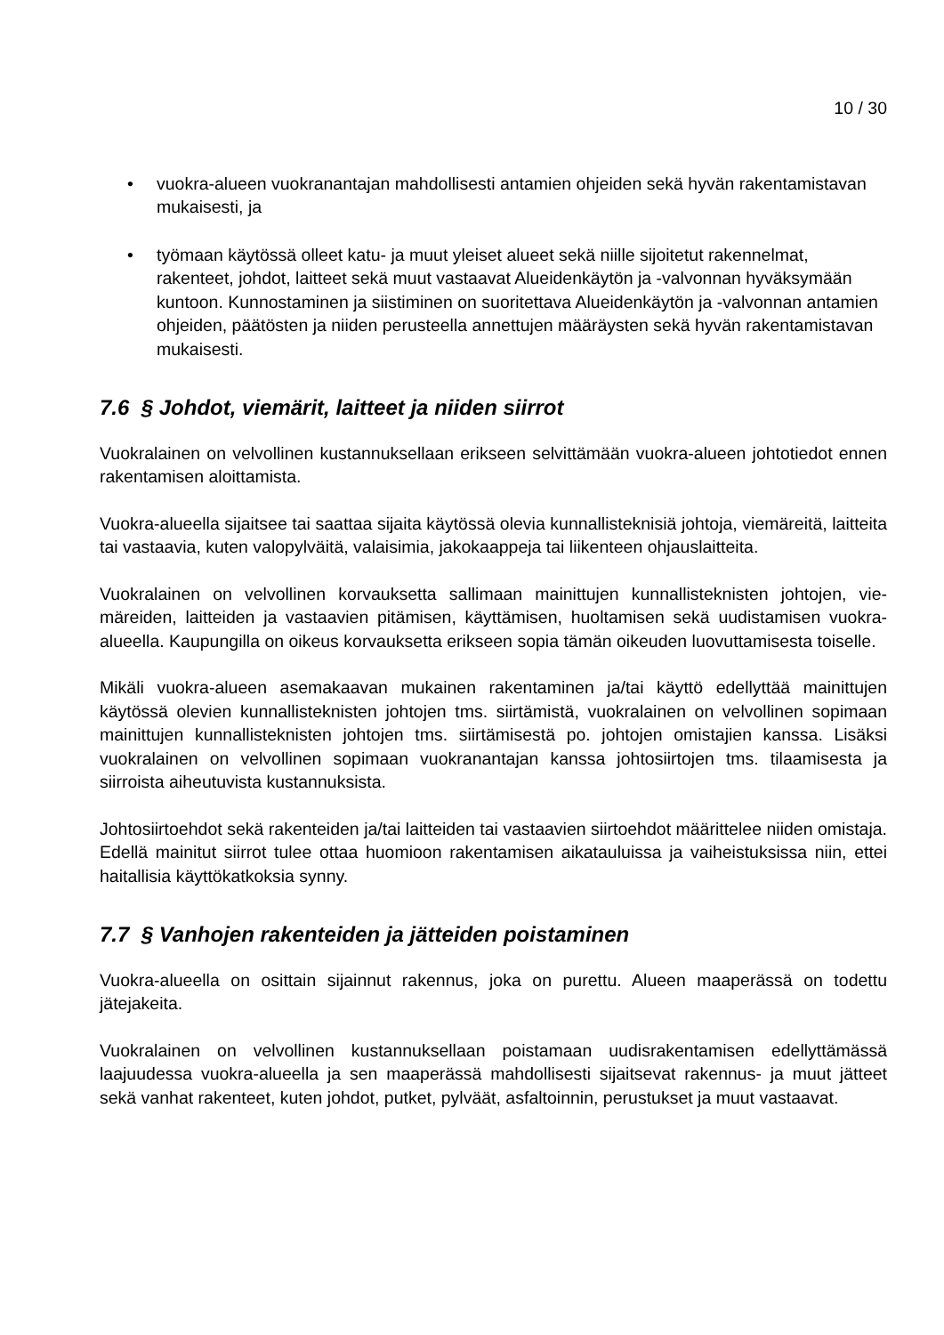10 / 30
• vuokra-alueen vuokranantajan mahdollisesti antamien ohjeiden sekä hyvän rakenta­mistavan mukaisesti, ja
• työmaan käytössä olleet katu- ja muut yleiset alueet sekä niille sijoitetut rakennelmat, rakenteet, johdot, laitteet sekä muut vastaavat Alueidenkäytön ja -valvonnan hyväksy­mään kuntoon. Kunnostaminen ja siistiminen on suoritettava Alueidenkäytön ja -val­vonnan antamien ohjeiden, päätösten ja niiden perusteella annettujen määräysten sekä hyvän rakentamistavan mukaisesti.
7.6 § Johdot, viemärit, laitteet ja niiden siirrot
Vuokralainen on velvollinen kustannuksellaan erikseen selvittämään vuokra-alueen johtotiedot ennen rakentamisen aloittamista.
Vuokra-alueella sijaitsee tai saattaa sijaita käytössä olevia kunnallisteknisiä johtoja, viemäreitä, laitteita tai vastaavia, kuten valopylväitä, valaisimia, jakokaappeja tai liikenteen ohjauslaitteita.
Vuokralainen on velvollinen korvauksetta sallimaan mainittujen kunnallisteknisten johtojen, vie­märeiden, laitteiden ja vastaavien pitämisen, käyttämisen, huoltamisen sekä uudistamisen vuokra-alueella. Kaupungilla on oikeus korvauksetta erikseen sopia tämän oikeuden luovutta­misesta toiselle.
Mikäli vuokra-alueen asemakaavan mukainen rakentaminen ja/tai käyttö edellyttää mainittujen käytössä olevien kunnallisteknisten johtojen tms. siirtämistä, vuokralainen on velvollinen sopi­maan mainittujen kunnallisteknisten johtojen tms. siirtämisestä po. johtojen omistajien kanssa. Lisäksi vuokralainen on velvollinen sopimaan vuokranantajan kanssa johtosiirtojen tms. tilaa­misesta ja siirroista aiheutuvista kustannuksista.
Johtosiirtoehdot sekä rakenteiden ja/tai laitteiden tai vastaavien siirtoehdot määrittelee niiden omistaja. Edellä mainitut siirrot tulee ottaa huomioon rakentamisen aikatauluissa ja vaiheistuk­sissa niin, ettei haitallisia käyttökatkoksia synny.
7.7 § Vanhojen rakenteiden ja jätteiden poistaminen
Vuokra-alueella on osittain sijainnut rakennus, joka on purettu. Alueen maaperässä on todettu jätejakeita.
Vuokralainen on velvollinen kustannuksellaan poistamaan uudisrakentamisen edellyttämässä laajuudessa vuokra-alueella ja sen maaperässä mahdollisesti sijaitsevat rakennus- ja muut jät­teet sekä vanhat rakenteet, kuten johdot, putket, pylväät, asfaltoinnin, perustukset ja muut vas­taavat.